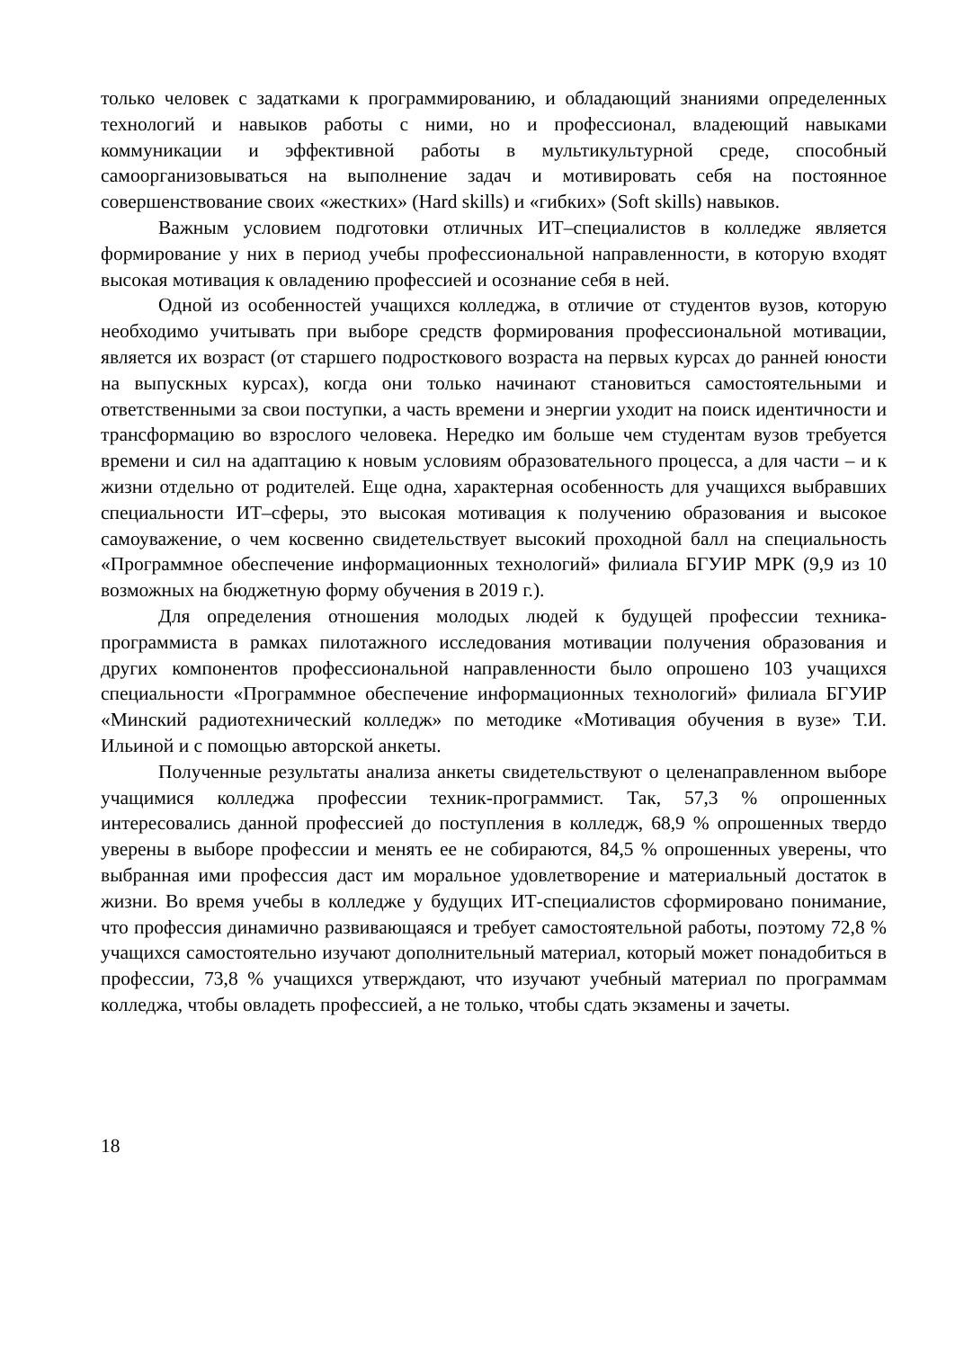только человек с задатками к программированию, и обладающий знаниями определенных технологий и навыков работы с ними, но и профессионал, владеющий навыками коммуникации и эффективной работы в мультикультурной среде, способный самоорганизовываться на выполнение задач и мотивировать себя на постоянное совершенствование своих «жестких» (Hard skills) и «гибких» (Soft skills) навыков.
Важным условием подготовки отличных ИТ–специалистов в колледже является формирование у них в период учебы профессиональной направленности, в которую входят высокая мотивация к овладению профессией и осознание себя в ней.
Одной из особенностей учащихся колледжа, в отличие от студентов вузов, которую необходимо учитывать при выборе средств формирования профессиональной мотивации, является их возраст (от старшего подросткового возраста на первых курсах до ранней юности на выпускных курсах), когда они только начинают становиться самостоятельными и ответственными за свои поступки, а часть времени и энергии уходит на поиск идентичности и трансформацию во взрослого человека. Нередко им больше чем студентам вузов требуется времени и сил на адаптацию к новым условиям образовательного процесса, а для части – и к жизни отдельно от родителей. Еще одна, характерная особенность для учащихся выбравших специальности ИТ–сферы, это высокая мотивация к получению образования и высокое самоуважение, о чем косвенно свидетельствует высокий проходной балл на специальность «Программное обеспечение информационных технологий» филиала БГУИР МРК (9,9 из 10 возможных на бюджетную форму обучения в 2019 г.).
Для определения отношения молодых людей к будущей профессии техника-программиста в рамках пилотажного исследования мотивации получения образования и других компонентов профессиональной направленности было опрошено 103 учащихся специальности «Программное обеспечение информационных технологий» филиала БГУИР «Минский радиотехнический колледж» по методике «Мотивация обучения в вузе» Т.И. Ильиной и с помощью авторской анкеты.
Полученные результаты анализа анкеты свидетельствуют о целенаправленном выборе учащимися колледжа профессии техник-программист. Так, 57,3 % опрошенных интересовались данной профессией до поступления в колледж, 68,9 % опрошенных твердо уверены в выборе профессии и менять ее не собираются, 84,5 % опрошенных уверены, что выбранная ими профессия даст им моральное удовлетворение и материальный достаток в жизни. Во время учебы в колледже у будущих ИТ-специалистов сформировано понимание, что профессия динамично развивающаяся и требует самостоятельной работы, поэтому 72,8 % учащихся самостоятельно изучают дополнительный материал, который может понадобиться в профессии, 73,8 % учащихся утверждают, что изучают учебный материал по программам колледжа, чтобы овладеть профессией, а не только, чтобы сдать экзамены и зачеты.
18